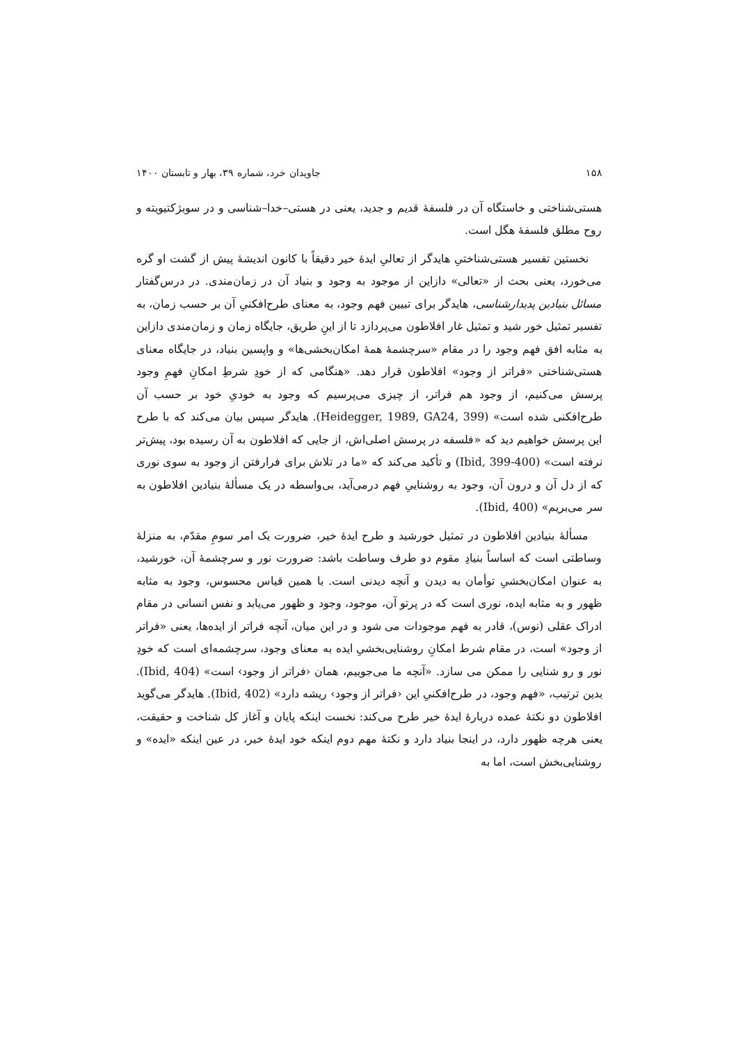۱۵۸ جاویدان خرد، شماره ۳۹، بهار و تابستان ۱۴۰۰
هستی‌شناختی و خاستگاه آن در فلسفهٔ قدیم و جدید، یعنی در هستی–خدا–شناسی و در سوبژکتیویته و روح مطلق فلسفهٔ هگل است.
نخستین تفسیر هستی‌شناختیِ هایدگر از تعالیِ ایدهٔ خیر دقیقاً با کانون اندیشهٔ پیش از گشت او گره می‌خورد، یعنی بحث از «تعالی» دازاین از موجود به وجود و بنیاد آن در زمان‌مندی. در درس‌گفتار مسائل بنیادین پدیدارشناسی، هایدگر برای تبیین فهم وجود، به معنای طرح‌افکنیِ آن بر حسب زمان، به تفسیر تمثیل خور شید و تمثیل غار افلاطون می‌پردازد تا از اینِ طریق، جایگاه زمان و زمان‌مندی دازاین به مثابه افق فهم وجود را در مقام «سرچشمهٔ همهٔ امکان‌بخشی‌ها» و واپسین بنیاد، در جایگاه معنای هستی‌شناختی «فراتر از وجود» افلاطون قرار دهد. «هنگامی که از خودِ شرطِ امکانِ فهمِ وجود پرسش می‌کنیم، از وجود هم فراتر، از چیزی می‌پرسیم که وجود به خودیِ خود بر حسب آن طرح‌افکنی شده است» (Heidegger, 1989, GA24, 399). هایدگر سپس بیان می‌کند که با طرح این پرسش خواهیم دید که «فلسفه در پرسش اصلی‌اش، از جایی که افلاطون به آن رسیده بود، پیش‌تر نرفته است» (Ibid, 399-400) و تأکید می‌کند که «ما در تلاش برای فرارفتن از وجود به سوی نوری که از دل آن و درون آن، وجود به روشناییِ فهم درمی‌آید، بی‌واسطه در یک مسألهٔ بنیادین افلاطون به سر می‌بریم» (Ibid, 400).
مسألهٔ بنیادین افلاطون در تمثیل خورشید و طرح ایدهٔ خیر، ضرورت یک امر سومِ مقدّم، به منزلهٔ وساطتی است که اساساً بنیادِ مقوم دو طرف وساطت باشد: ضرورت نور و سرچشمهٔ آن، خورشید، به عنوان امکان‌بخشیِ توأمان به دیدن و آنچه دیدنی است. با همین قیاس محسوس، وجود به مثابه ظهور و به مثابه ایده، نوری است که در پرتو آن، موجود، وجود و ظهور می‌یابد و نفس انسانی در مقام ادراک عقلی (نوس)، قادر به فهم موجودات می شود و در این میان، آنچه فراتر از ایده‌ها، یعنی «فراتر از وجود» است، در مقام شرط امکانِ روشنایی‌بخشیِ ایده به معنای وجود، سرچشمه‌ای است که خودِ نور و رو شنایی را ممکن می سازد. «آنچه ما می‌جوییم، همان ‹فراتر از وجود› است» (Ibid, 404). بدین ترتیب، «فهم وجود، در طرح‌افکنیِ این ‹فراتر از وجود› ریشه دارد» (Ibid, 402). هایدگر می‌گوید افلاطون دو نکتهٔ عمده دربارهٔ ایدهٔ خیر طرح می‌کند: نخست اینکه پایان و آغاز کل شناخت و حقیقت، یعنی هرچه ظهور دارد، در اینجا بنیاد دارد و نکتهٔ مهم دوم اینکه خود ایدهٔ خیر، در عین اینکه «ایده» و روشنایی‌بخش است، اما به